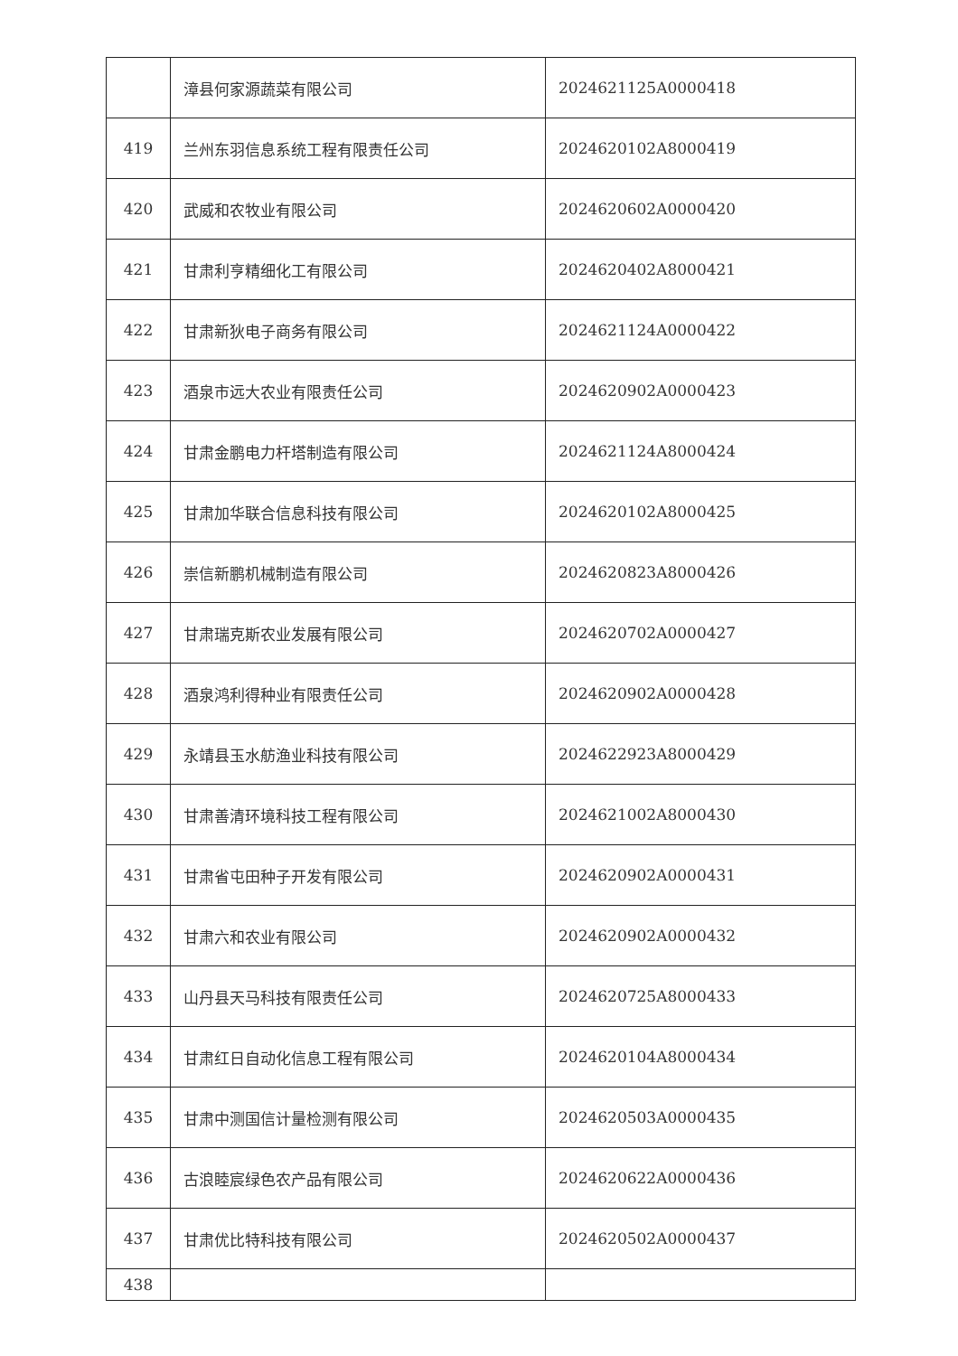| | 漳县何家源蔬菜有限公司 | 2024621125A0000418 |
| 419 | 兰州东羽信息系统工程有限责任公司 | 2024620102A8000419 |
| 420 | 武威和农牧业有限公司 | 2024620602A0000420 |
| 421 | 甘肃利亨精细化工有限公司 | 2024620402A8000421 |
| 422 | 甘肃新狄电子商务有限公司 | 2024621124A0000422 |
| 423 | 酒泉市远大农业有限责任公司 | 2024620902A0000423 |
| 424 | 甘肃金鹏电力杆塔制造有限公司 | 2024621124A8000424 |
| 425 | 甘肃加华联合信息科技有限公司 | 2024620102A8000425 |
| 426 | 崇信新鹏机械制造有限公司 | 2024620823A8000426 |
| 427 | 甘肃瑞克斯农业发展有限公司 | 2024620702A0000427 |
| 428 | 酒泉鸿利得种业有限责任公司 | 2024620902A0000428 |
| 429 | 永靖县玉水舫渔业科技有限公司 | 2024622923A8000429 |
| 430 | 甘肃善清环境科技工程有限公司 | 2024621002A8000430 |
| 431 | 甘肃省屯田种子开发有限公司 | 2024620902A0000431 |
| 432 | 甘肃六和农业有限公司 | 2024620902A0000432 |
| 433 | 山丹县天马科技有限责任公司 | 2024620725A8000433 |
| 434 | 甘肃红日自动化信息工程有限公司 | 2024620104A8000434 |
| 435 | 甘肃中测国信计量检测有限公司 | 2024620503A0000435 |
| 436 | 古浪睦宸绿色农产品有限公司 | 2024620622A0000436 |
| 437 | 甘肃优比特科技有限公司 | 2024620502A0000437 |
| 438 | | |